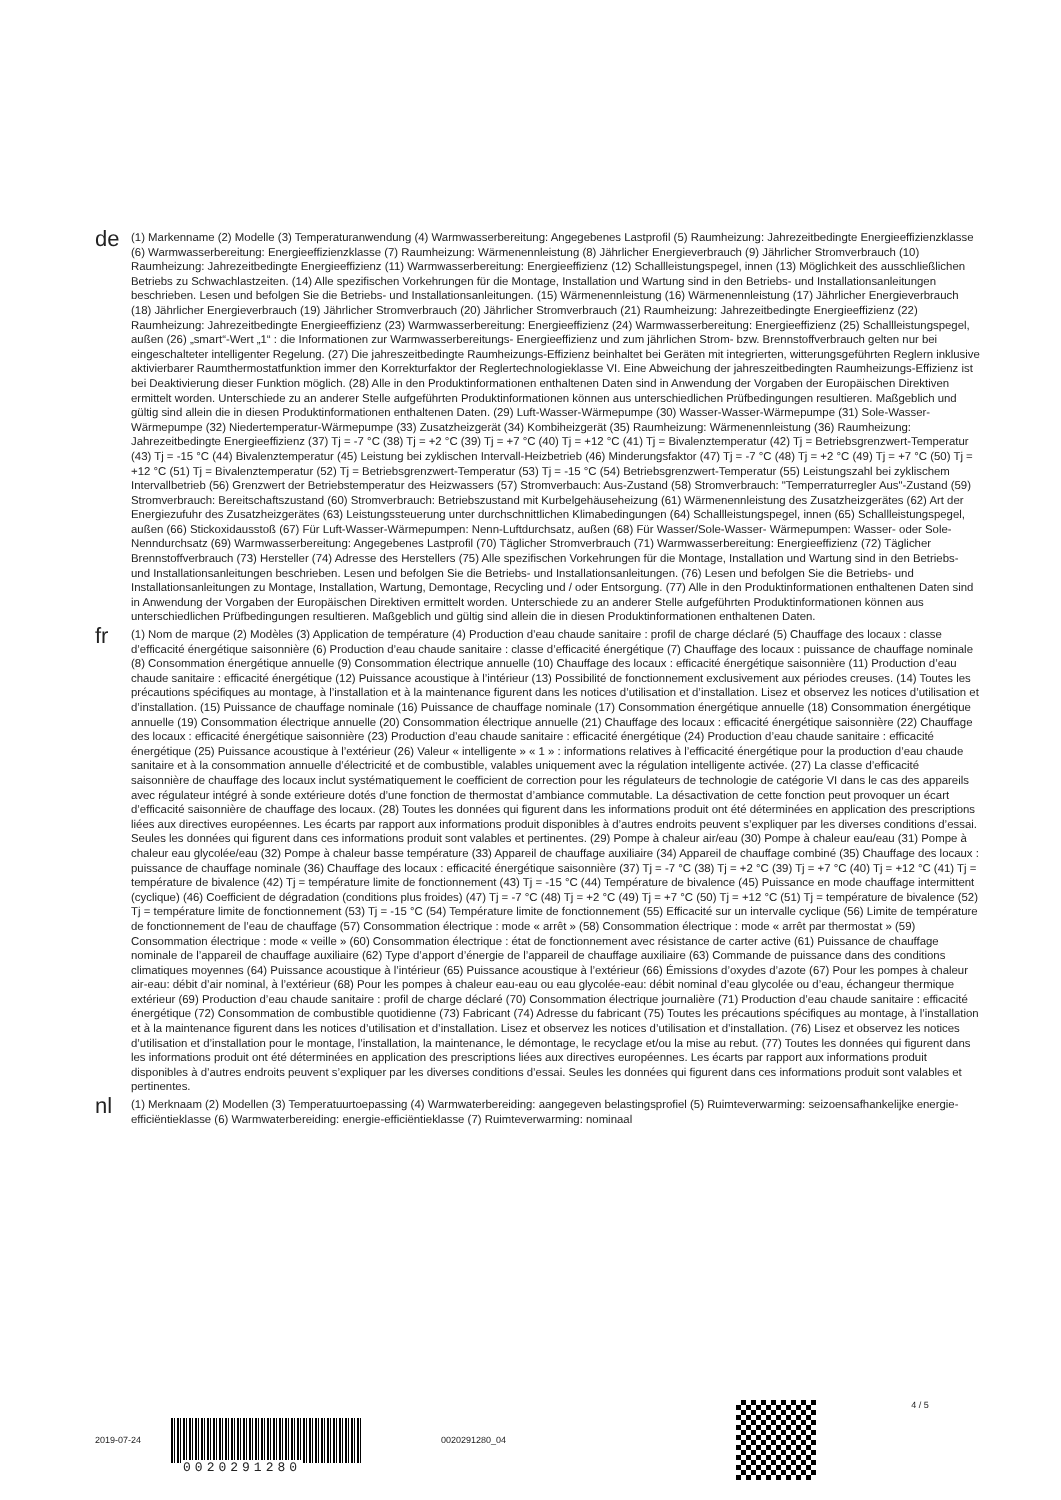de
(1) Markenname (2) Modelle (3) Temperaturanwendung (4) Warmwasserbereitung: Angegebenes Lastprofil (5) Raumheizung: Jahrezeitbedingte Energieeffizienzklasse (6) Warmwasserbereitung: Energieeffizienzklasse (7) Raumheizung: Wärmenennleistung (8) Jährlicher Energieverbrauch (9) Jährlicher Stromverbrauch (10) Raumheizung: Jahrezeitbedingte Energieeffizienz (11) Warmwasserbereitung: Energieeffizienz (12) Schallleistungspegel, innen (13) Möglichkeit des ausschließlichen Betriebs zu Schwachlastzeiten. (14) Alle spezifischen Vorkehrungen für die Montage, Installation und Wartung sind in den Betriebs- und Installationsanleitungen beschrieben. Lesen und befolgen Sie die Betriebs- und Installationsanleitungen. (15) Wärmenennleistung (16) Wärmenennleistung (17) Jährlicher Energieverbrauch (18) Jährlicher Energieverbrauch (19) Jährlicher Stromverbrauch (20) Jährlicher Stromverbrauch (21) Raumheizung: Jahrezeitbedingte Energieeffizienz (22) Raumheizung: Jahrezeitbedingte Energieeffizienz (23) Warmwasserbereitung: Energieeffizienz (24) Warmwasserbereitung: Energieeffizienz (25) Schallleistungspegel, außen (26) „smart“-Wert „1“ : die Informationen zur Warmwasserbereitungs- Energieeffizienz und zum jährlichen Strom- bzw. Brennstoffverbrauch gelten nur bei eingeschalteter intelligenter Regelung. (27) Die jahreszeitbedingte Raumheizungs-Effizienz beinhaltet bei Geräten mit integrierten, witterungsgeführten Reglern inklusive aktivierbarer Raumthermostatfunktion immer den Korrekturfaktor der Reglertechnologieklasse VI. Eine Abweichung der jahreszeitbedingten Raumheizungs-Effizienz ist bei Deaktivierung dieser Funktion möglich. (28) Alle in den Produktinformationen enthaltenen Daten sind in Anwendung der Vorgaben der Europäischen Direktiven ermittelt worden. Unterschiede zu an anderer Stelle aufgeführten Produktinformationen können aus unterschiedlichen Prüfbedingungen resultieren. Maßgeblich und gültig sind allein die in diesen Produktinformationen enthaltenen Daten. (29) Luft-Wasser-Wärmepumpe (30) Wasser-Wasser-Wärmepumpe (31) Sole-Wasser-Wärmepumpe (32) Niedertemperatur-Wärmepumpe (33) Zusatzheizgerät (34) Kombiheizgerät (35) Raumheizung: Wärmenennleistung (36) Raumheizung: Jahrezeitbedingte Energieeffizienz (37) Tj = -7 °C (38) Tj = +2 °C (39) Tj = +7 °C (40) Tj = +12 °C (41) Tj = Bivalenztemperatur (42) Tj = Betriebsgrenzwert-Temperatur (43) Tj = -15 °C (44) Bivalenztemperatur (45) Leistung bei zyklischen Intervall-Heizbetrieb (46) Minderungsfaktor (47) Tj = -7 °C (48) Tj = +2 °C (49) Tj = +7 °C (50) Tj = +12 °C (51) Tj = Bivalenztemperatur (52) Tj = Betriebsgrenzwert-Temperatur (53) Tj = -15 °C (54) Betriebsgrenzwert-Temperatur (55) Leistungszahl bei zyklischem Intervallbetrieb (56) Grenzwert der Betriebstemperatur des Heizwassers (57) Stromverbauch: Aus-Zustand (58) Stromverbrauch: "Temperraturregler Aus"-Zustand (59) Stromverbrauch: Bereitschaftszustand (60) Stromverbrauch: Betriebszustand mit Kurbelgehäuseheizung (61) Wärmenennleistung des Zusatzheizgerätes (62) Art der Energiezufuhr des Zusatzheizgerätes (63) Leistungssteuerung unter durchschnittlichen Klimabedingungen (64) Schallleistungspegel, innen (65) Schallleistungspegel, außen (66) Stickoxidausstoß (67) Für Luft-Wasser-Wärmepumpen: Nenn-Luftdurchsatz, außen (68) Für Wasser/Sole-Wasser- Wärmepumpen: Wasser- oder Sole-Nenndurchsatz (69) Warmwasserbereitung: Angegebenes Lastprofil (70) Täglicher Stromverbrauch (71) Warmwasserbereitung: Energieeffizienz (72) Täglicher Brennstoffverbrauch (73) Hersteller (74) Adresse des Herstellers (75) Alle spezifischen Vorkehrungen für die Montage, Installation und Wartung sind in den Betriebs- und Installationsanleitungen beschrieben. Lesen und befolgen Sie die Betriebs- und Installationsanleitungen. (76) Lesen und befolgen Sie die Betriebs- und Installationsanleitungen zu Montage, Installation, Wartung, Demontage, Recycling und / oder Entsorgung. (77) Alle in den Produktinformationen enthaltenen Daten sind in Anwendung der Vorgaben der Europäischen Direktiven ermittelt worden. Unterschiede zu an anderer Stelle aufgeführten Produktinformationen können aus unterschiedlichen Prüfbedingungen resultieren. Maßgeblich und gültig sind allein die in diesen Produktinformationen enthaltenen Daten.
fr
(1) Nom de marque (2) Modèles (3) Application de température (4) Production d’eau chaude sanitaire : profil de charge déclaré (5) Chauffage des locaux : classe d’efficacité énergétique saisonnière (6) Production d’eau chaude sanitaire : classe d’efficacité énergétique (7) Chauffage des locaux : puissance de chauffage nominale (8) Consommation énergétique annuelle (9) Consommation électrique annuelle (10) Chauffage des locaux : efficacité énergétique saisonnière (11) Production d’eau chaude sanitaire : efficacité énergétique (12) Puissance acoustique à l’intérieur (13) Possibilité de fonctionnement exclusivement aux périodes creuses. (14) Toutes les précautions spécifiques au montage, à l’installation et à la maintenance figurent dans les notices d’utilisation et d’installation. Lisez et observez les notices d’utilisation et d’installation. (15) Puissance de chauffage nominale (16) Puissance de chauffage nominale (17) Consommation énergétique annuelle (18) Consommation énergétique annuelle (19) Consommation électrique annuelle (20) Consommation électrique annuelle (21) Chauffage des locaux : efficacité énergétique saisonnière (22) Chauffage des locaux : efficacité énergétique saisonnière (23) Production d’eau chaude sanitaire : efficacité énergétique (24) Production d’eau chaude sanitaire : efficacité énergétique (25) Puissance acoustique à l’extérieur (26) Valeur « intelligente » « 1 » : informations relatives à l’efficacité énergétique pour la production d’eau chaude sanitaire et à la consommation annuelle d’électricité et de combustible, valables uniquement avec la régulation intelligente activée. (27) La classe d’efficacité saisonnière de chauffage des locaux inclut systématiquement le coefficient de correction pour les régulateurs de technologie de catégorie VI dans le cas des appareils avec régulateur intégré à sonde extérieure dotés d’une fonction de thermostat d’ambiance commutable. La désactivation de cette fonction peut provoquer un écart d’efficacité saisonnière de chauffage des locaux. (28) Toutes les données qui figurent dans les informations produit ont été déterminées en application des prescriptions liées aux directives européennes. Les écarts par rapport aux informations produit disponibles à d’autres endroits peuvent s’expliquer par les diverses conditions d’essai. Seules les données qui figurent dans ces informations produit sont valables et pertinentes. (29) Pompe à chaleur air/eau (30) Pompe à chaleur eau/eau (31) Pompe à chaleur eau glycolée/eau (32) Pompe à chaleur basse température (33) Appareil de chauffage auxiliaire (34) Appareil de chauffage combiné (35) Chauffage des locaux : puissance de chauffage nominale (36) Chauffage des locaux : efficacité énergétique saisonnière (37) Tj = -7 °C (38) Tj = +2 °C (39) Tj = +7 °C (40) Tj = +12 °C (41) Tj = température de bivalence (42) Tj = température limite de fonctionnement (43) Tj = -15 °C (44) Température de bivalence (45) Puissance en mode chauffage intermittent (cyclique) (46) Coefficient de dégradation (conditions plus froides) (47) Tj = -7 °C (48) Tj = +2 °C (49) Tj = +7 °C (50) Tj = +12 °C (51) Tj = température de bivalence (52) Tj = température limite de fonctionnement (53) Tj = -15 °C (54) Température limite de fonctionnement (55) Efficacité sur un intervalle cyclique (56) Limite de température de fonctionnement de l’eau de chauffage (57) Consommation électrique : mode « arrêt » (58) Consommation électrique : mode « arrêt par thermostat » (59) Consommation électrique : mode « veille » (60) Consommation électrique : état de fonctionnement avec résistance de carter active (61) Puissance de chauffage nominale de l’appareil de chauffage auxiliaire (62) Type d’apport d’énergie de l’appareil de chauffage auxiliaire (63) Commande de puissance dans des conditions climatiques moyennes (64) Puissance acoustique à l’intérieur (65) Puissance acoustique à l’extérieur (66) Émissions d’oxydes d’azote (67) Pour les pompes à chaleur air-eau: débit d’air nominal, à l’extérieur (68) Pour les pompes à chaleur eau-eau ou eau glycolée-eau: débit nominal d’eau glycolée ou d’eau, échangeur thermique extérieur (69) Production d’eau chaude sanitaire : profil de charge déclaré (70) Consommation électrique journalière (71) Production d’eau chaude sanitaire : efficacité énergétique (72) Consommation de combustible quotidienne (73) Fabricant (74) Adresse du fabricant (75) Toutes les précautions spécifiques au montage, à l’installation et à la maintenance figurent dans les notices d’utilisation et d’installation. Lisez et observez les notices d’utilisation et d’installation. (76) Lisez et observez les notices d’utilisation et d’installation pour le montage, l’installation, la maintenance, le démontage, le recyclage et/ou la mise au rebut. (77) Toutes les données qui figurent dans les informations produit ont été déterminées en application des prescriptions liées aux directives européennes. Les écarts par rapport aux informations produit disponibles à d’autres endroits peuvent s’expliquer par les diverses conditions d’essai. Seules les données qui figurent dans ces informations produit sont valables et pertinentes.
nl
(1) Merknaam (2) Modellen (3) Temperatuurtoepassing (4) Warmwaterbereiding: aangegeven belastingsprofiel (5) Ruimteverwarming: seizoensafhankelijke energie-efficiëntieklasse (6) Warmwaterbereiding: energie-efficiëntieklasse (7) Ruimteverwarming: nominaal
2019-07-24
0020291280
0020291280_04 4 / 5